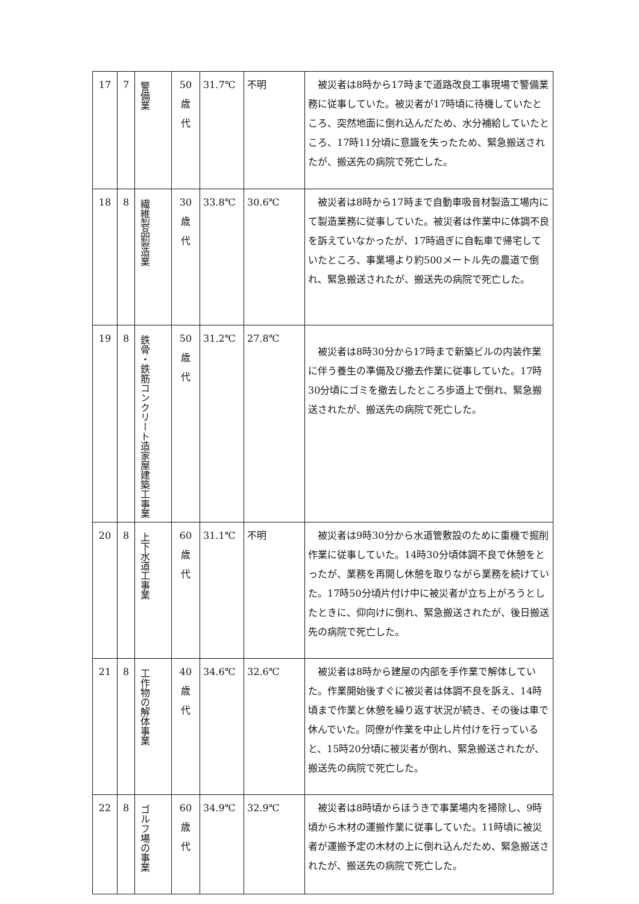| 17 | 7 | 警備業 | 50 歳 代 | 31.7℃ | 不明 | 被災者は8時から17時まで道路改良工事現場で警備業務に従事していた。被災者が17時頃に待機していたところ、突然地面に倒れ込んだため、水分補給していたところ、17時11分頃に意識を失ったため、緊急搬送されたが、搬送先の病院で死亡した。 |
| 18 | 8 | 繊維製品製造業 | 30 歳 代 | 33.8℃ | 30.6℃ | 被災者は8時から17時まで自動車吸音材製造工場内にて製造業務に従事していた。被災者は作業中に体調不良を訴えていなかったが、17時過ぎに自転車で帰宅していたところ、事業場より約500メートル先の農道で倒れ、緊急搬送されたが、搬送先の病院で死亡した。 |
| 19 | 8 | 鉄骨・鉄筋コンクリート造家屋建築工事業 | 50 歳 代 | 31.2℃ | 27.8℃ | 被災者は8時30分から17時まで新築ビルの内装作業に伴う養生の準備及び撤去作業に従事していた。17時30分頃にゴミを撤去したところ歩道上で倒れ、緊急搬送されたが、搬送先の病院で死亡した。 |
| 20 | 8 | 上下水道工事業 | 60 歳 代 | 31.1℃ | 不明 | 被災者は9時30分から水道管敷設のために重機で掘削作業に従事していた。14時30分頃体調不良で休憩をとったが、業務を再開し休憩を取りながら業務を続けていた。17時50分頃片付け中に被災者が立ち上がろうとしたときに、仰向けに倒れ、緊急搬送されたが、後日搬送先の病院で死亡した。 |
| 21 | 8 | 工作物の解体事業 | 40 歳 代 | 34.6℃ | 32.6℃ | 被災者は8時から建屋の内部を手作業で解体していた。作業開始後すぐに被災者は体調不良を訴え、14時頃まで作業と休憩を繰り返す状況が続き、その後は車で休んでいた。同僚が作業を中止し片付けを行っていると、15時20分頃に被災者が倒れ、緊急搬送されたが、搬送先の病院で死亡した。 |
| 22 | 8 | ゴルフ場の事業 | 60 歳 代 | 34.9℃ | 32.9℃ | 被災者は8時頃からほうきで事業場内を掃除し、9時頃から木材の運搬作業に従事していた。11時頃に被災者が運搬予定の木材の上に倒れ込んだため、緊急搬送されたが、搬送先の病院で死亡した。 |